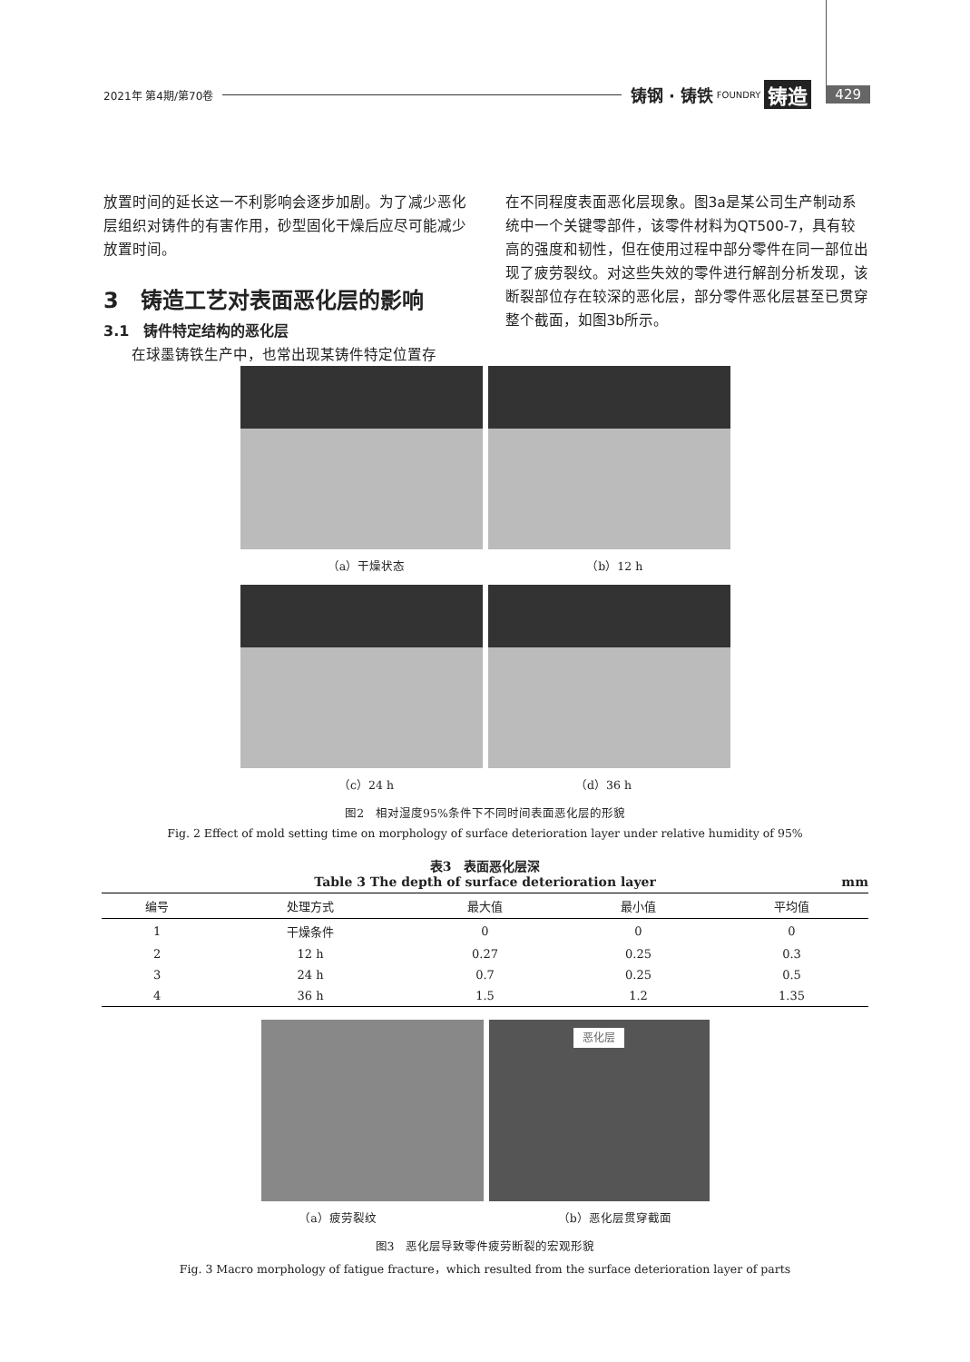2021年 第4期/第70卷 铸钢 · 铸铁 FOUNDRY 铸造 429
放置时间的延长这一不利影响会逐步加剧。为了减少恶化层组织对铸件的有害作用，砂型固化干燥后应尽可能减少放置时间。
3　铸造工艺对表面恶化层的影响
3.1　铸件特定结构的恶化层
在球墨铸铁生产中，也常出现某铸件特定位置存
在不同程度表面恶化层现象。图3a是某公司生产制动系统中一个关键零部件，该零件材料为QT500-7，具有较高的强度和韧性，但在使用过程中部分零件在同一部位出现了疲劳裂纹。对这些失效的零件进行解剖分析发现，该断裂部位存在较深的恶化层，部分零件恶化层甚至已贯穿整个截面，如图3b所示。
（a）干燥状态 （b）12 h
（c）24 h （d）36 h
图2　相对湿度95%条件下不同时间表面恶化层的形貌
Fig. 2 Effect of mold setting time on morphology of surface deterioration layer under relative humidity of 95%
表3　表面恶化层深
Table 3 The depth of surface deterioration layer mm
| 编号 | 处理方式 | 最大值 | 最小值 | 平均值 |
| --- | --- | --- | --- | --- |
| 1 | 干燥条件 | 0 | 0 | 0 |
| 2 | 12 h | 0.27 | 0.25 | 0.3 |
| 3 | 24 h | 0.7 | 0.25 | 0.5 |
| 4 | 36 h | 1.5 | 1.2 | 1.35 |
恶化层
（a）疲劳裂纹 （b）恶化层贯穿截面
图3　恶化层导致零件疲劳断裂的宏观形貌
Fig. 3 Macro morphology of fatigue fracture，which resulted from the surface deterioration layer of parts